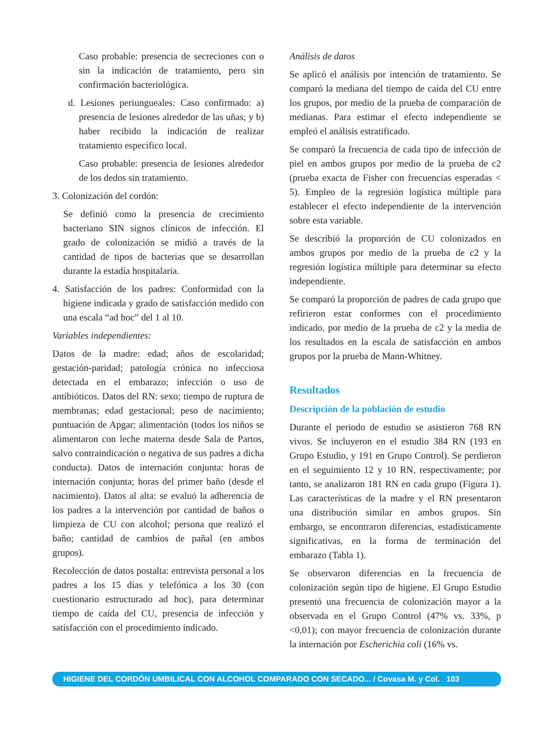Caso probable: presencia de secreciones con o sin la indicación de tratamiento, pero sin confirmación bacteriológica.
d. Lesiones periungueales: Caso confirmado: a) presencia de lesiones alrededor de las uñas; y b) haber recibido la indicación de realizar tratamiento específico local.
Caso probable: presencia de lesiones alrededor de los dedos sin tratamiento.
3. Colonización del cordón:
Se definió como la presencia de crecimiento bacteriano SIN signos clínicos de infección. El grado de colonización se midió a través de la cantidad de tipos de bacterias que se desarrollan durante la estadía hospitalaria.
4. Satisfacción de los padres: Conformidad con la higiene indicada y grado de satisfacción medido con una escala “ad hoc” del 1 al 10.
Variables independientes:
Datos de la madre: edad; años de escolaridad; gestación-paridad; patología crónica no infecciosa detectada en el embarazo; infección o uso de antibióticos. Datos del RN: sexo; tiempo de ruptura de membranas; edad gestacional; peso de nacimiento; puntuación de Apgar; alimentación (todos los niños se alimentaron con leche materna desde Sala de Partos, salvo contraindicación o negativa de sus padres a dicha conducta). Datos de internación conjunta: horas de internación conjunta; horas del primer baño (desde el nacimiento). Datos al alta: se evaluó la adherencia de los padres a la intervención por cantidad de baños o limpieza de CU con alcohol; persona que realizó el baño; cantidad de cambios de pañal (en ambos grupos).
Recolección de datos postalta: entrevista personal a los padres a los 15 días y telefónica a los 30 (con cuestionario estructurado ad hoc), para determinar tiempo de caída del CU, presencia de infección y satisfacción con el procedimiento indicado.
Análisis de datos
Se aplicó el análisis por intención de tratamiento. Se comparó la mediana del tiempo de caída del CU entre los grupos, por medio de la prueba de comparación de medianas. Para estimar el efecto independiente se empleó el análisis estratificado.
Se comparó la frecuencia de cada tipo de infección de piel en ambos grupos por medio de la prueba de c2 (prueba exacta de Fisher con frecuencias esperadas < 5). Empleo de la regresión logística múltiple para establecer el efecto independiente de la intervención sobre esta variable.
Se describió la proporción de CU colonizados en ambos grupos por medio de la prueba de c2 y la regresión logística múltiple para determinar su efecto independiente.
Se comparó la proporción de padres de cada grupo que refirieron estar conformes con el procedimiento indicado, por medio de la prueba de c2 y la media de los resultados en la escala de satisfacción en ambos grupos por la prueba de Mann-Whitney.
Resultados
Descripción de la población de estudio
Durante el periodo de estudio se asistieron 768 RN vivos. Se incluyeron en el estudio 384 RN (193 en Grupo Estudio, y 191 en Grupo Control). Se perdieron en el seguimiento 12 y 10 RN, respectivamente; por tanto, se analizaron 181 RN en cada grupo (Figura 1). Las características de la madre y el RN presentaron una distribución similar en ambos grupos. Sin embargo, se encontraron diferencias, estadísticamente significativas, en la forma de terminación del embarazo (Tabla 1).
Se observaron diferencias en la frecuencia de colonización según tipo de higiene. El Grupo Estudio presentó una frecuencia de colonización mayor a la observada en el Grupo Control (47% vs. 33%, p <0,01); con mayor frecuencia de colonización durante la internación por Escherichia coli (16% vs.
HIGIENE DEL CORDÓN UMBILICAL CON ALCOHOL COMPARADO CON SECADO... / Covasa M. y Col. 103